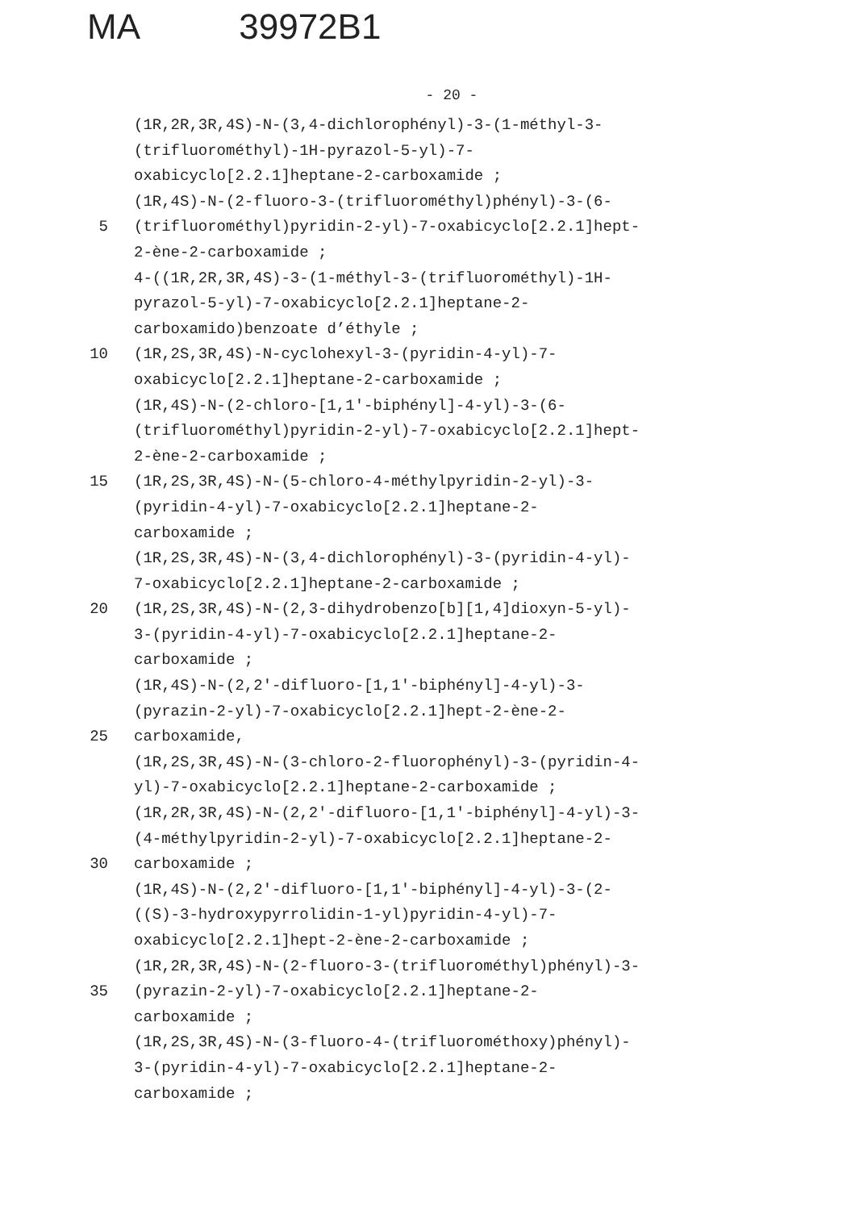MA 39972B1
- 20 -
(1R,2R,3R,4S)-N-(3,4-dichlorophényl)-3-(1-méthyl-3-
(trifluorométhyl)-1H-pyrazol-5-yl)-7-
oxabicyclo[2.2.1]heptane-2-carboxamide ;
(1R,4S)-N-(2-fluoro-3-(trifluorométhyl)phényl)-3-(6-
5 (trifluorométhyl)pyridin-2-yl)-7-oxabicyclo[2.2.1]hept-
2-ène-2-carboxamide ;
4-((1R,2R,3R,4S)-3-(1-méthyl-3-(trifluorométhyl)-1H-
pyrazol-5-yl)-7-oxabicyclo[2.2.1]heptane-2-
carboxamido)benzoate d’éthyle ;
10 (1R,2S,3R,4S)-N-cyclohexyl-3-(pyridin-4-yl)-7-
oxabicyclo[2.2.1]heptane-2-carboxamide ;
(1R,4S)-N-(2-chloro-[1,1'-biphényl]-4-yl)-3-(6-
(trifluorométhyl)pyridin-2-yl)-7-oxabicyclo[2.2.1]hept-
2-ène-2-carboxamide ;
15 (1R,2S,3R,4S)-N-(5-chloro-4-méthylpyridin-2-yl)-3-
(pyridin-4-yl)-7-oxabicyclo[2.2.1]heptane-2-
carboxamide ;
(1R,2S,3R,4S)-N-(3,4-dichlorophényl)-3-(pyridin-4-yl)-
7-oxabicyclo[2.2.1]heptane-2-carboxamide ;
20 (1R,2S,3R,4S)-N-(2,3-dihydrobenzo[b][1,4]dioxyn-5-yl)-
3-(pyridin-4-yl)-7-oxabicyclo[2.2.1]heptane-2-
carboxamide ;
(1R,4S)-N-(2,2'-difluoro-[1,1'-biphényl]-4-yl)-3-
(pyrazin-2-yl)-7-oxabicyclo[2.2.1]hept-2-ène-2-
25 carboxamide,
(1R,2S,3R,4S)-N-(3-chloro-2-fluorophényl)-3-(pyridin-4-
yl)-7-oxabicyclo[2.2.1]heptane-2-carboxamide ;
(1R,2R,3R,4S)-N-(2,2'-difluoro-[1,1'-biphényl]-4-yl)-3-
(4-méthylpyridin-2-yl)-7-oxabicyclo[2.2.1]heptane-2-
30 carboxamide ;
(1R,4S)-N-(2,2'-difluoro-[1,1'-biphényl]-4-yl)-3-(2-
((S)-3-hydroxypyrrolidin-1-yl)pyridin-4-yl)-7-
oxabicyclo[2.2.1]hept-2-ène-2-carboxamide ;
(1R,2R,3R,4S)-N-(2-fluoro-3-(trifluorométhyl)phényl)-3-
35 (pyrazin-2-yl)-7-oxabicyclo[2.2.1]heptane-2-
carboxamide ;
(1R,2S,3R,4S)-N-(3-fluoro-4-(trifluorométhoxy)phényl)-
3-(pyridin-4-yl)-7-oxabicyclo[2.2.1]heptane-2-
carboxamide ;